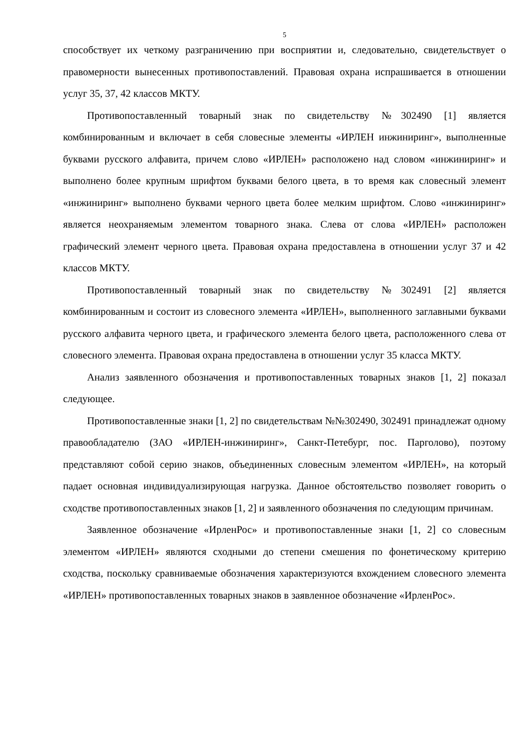5
способствует их четкому разграничению при восприятии и, следовательно, свидетельствует о правомерности вынесенных противопоставлений. Правовая охрана испрашивается в отношении услуг 35, 37, 42 классов МКТУ.
Противопоставленный товарный знак по свидетельству №302490 [1] является комбинированным и включает в себя словесные элементы «ИРЛЕН инжиниринг», выполненные буквами русского алфавита, причем слово «ИРЛЕН» расположено над словом «инжиниринг» и выполнено более крупным шрифтом буквами белого цвета, в то время как словесный элемент «инжиниринг» выполнено буквами черного цвета более мелким шрифтом. Слово «инжиниринг» является неохраняемым элементом товарного знака. Слева от слова «ИРЛЕН» расположен графический элемент черного цвета. Правовая охрана предоставлена в отношении услуг 37 и 42 классов МКТУ.
Противопоставленный товарный знак по свидетельству №302491 [2] является комбинированным и состоит из словесного элемента «ИРЛЕН», выполненного заглавными буквами русского алфавита черного цвета, и графического элемента белого цвета, расположенного слева от словесного элемента. Правовая охрана предоставлена в отношении услуг 35 класса МКТУ.
Анализ заявленного обозначения и противопоставленных товарных знаков [1, 2] показал следующее.
Противопоставленные знаки [1, 2] по свидетельствам №№302490, 302491 принадлежат одному правообладателю (ЗАО «ИРЛЕН-инжиниринг», Санкт-Петебург, пос. Парголово), поэтому представляют собой серию знаков, объединенных словесным элементом «ИРЛЕН», на который падает основная индивидуализирующая нагрузка. Данное обстоятельство позволяет говорить о сходстве противопоставленных знаков [1, 2] и заявленного обозначения по следующим причинам.
Заявленное обозначение «ИрленРос» и противопоставленные знаки [1, 2] со словесным элементом «ИРЛЕН» являются сходными до степени смешения по фонетическому критерию сходства, поскольку сравниваемые обозначения характеризуются вхождением словесного элемента «ИРЛЕН» противопоставленных товарных знаков в заявленное обозначение «ИрленРос».